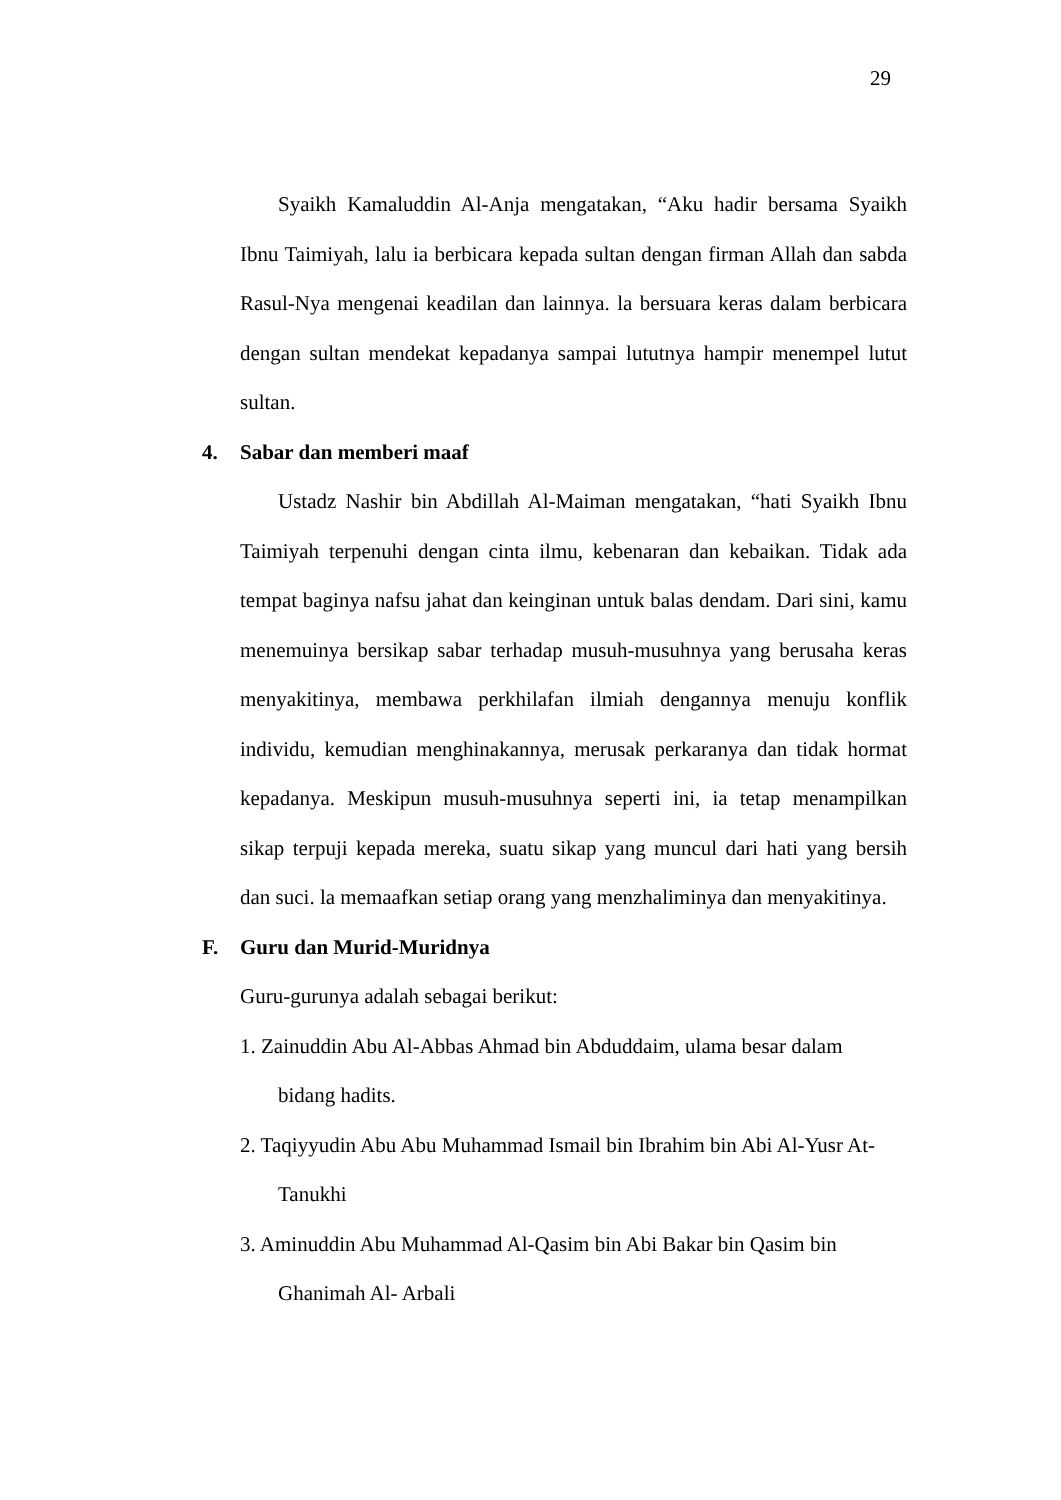29
Syaikh Kamaluddin Al-Anja mengatakan, “Aku hadir bersama Syaikh Ibnu Taimiyah, lalu ia berbicara kepada sultan dengan firman Allah dan sabda Rasul-Nya mengenai keadilan dan lainnya. la bersuara keras dalam berbicara dengan sultan mendekat kepadanya sampai lututnya hampir menempel lutut sultan.
4. Sabar dan memberi maaf
Ustadz Nashir bin Abdillah Al-Maiman mengatakan, “hati Syaikh Ibnu Taimiyah terpenuhi dengan cinta ilmu, kebenaran dan kebaikan. Tidak ada tempat baginya nafsu jahat dan keinginan untuk balas dendam. Dari sini, kamu menemuinya bersikap sabar terhadap musuh-musuhnya yang berusaha keras menyakitinya, membawa perkhilafan ilmiah dengannya menuju konflik individu, kemudian menghinakannya, merusak perkaranya dan tidak hormat kepadanya. Meskipun musuh-musuhnya seperti ini, ia tetap menampilkan sikap terpuji kepada mereka, suatu sikap yang muncul dari hati yang bersih dan suci. la memaafkan setiap orang yang menzhaliminya dan menyakitinya.
F. Guru dan Murid-Muridnya
Guru-gurunya adalah sebagai berikut:
1. Zainuddin Abu Al-Abbas Ahmad bin Abduddaim, ulama besar dalam
bidang hadits.
2. Taqiyyudin Abu Abu Muhammad Ismail bin Ibrahim bin Abi Al-Yusr At-
Tanukhi
3. Aminuddin Abu Muhammad Al-Qasim bin Abi Bakar bin Qasim bin
Ghanimah Al- Arbali